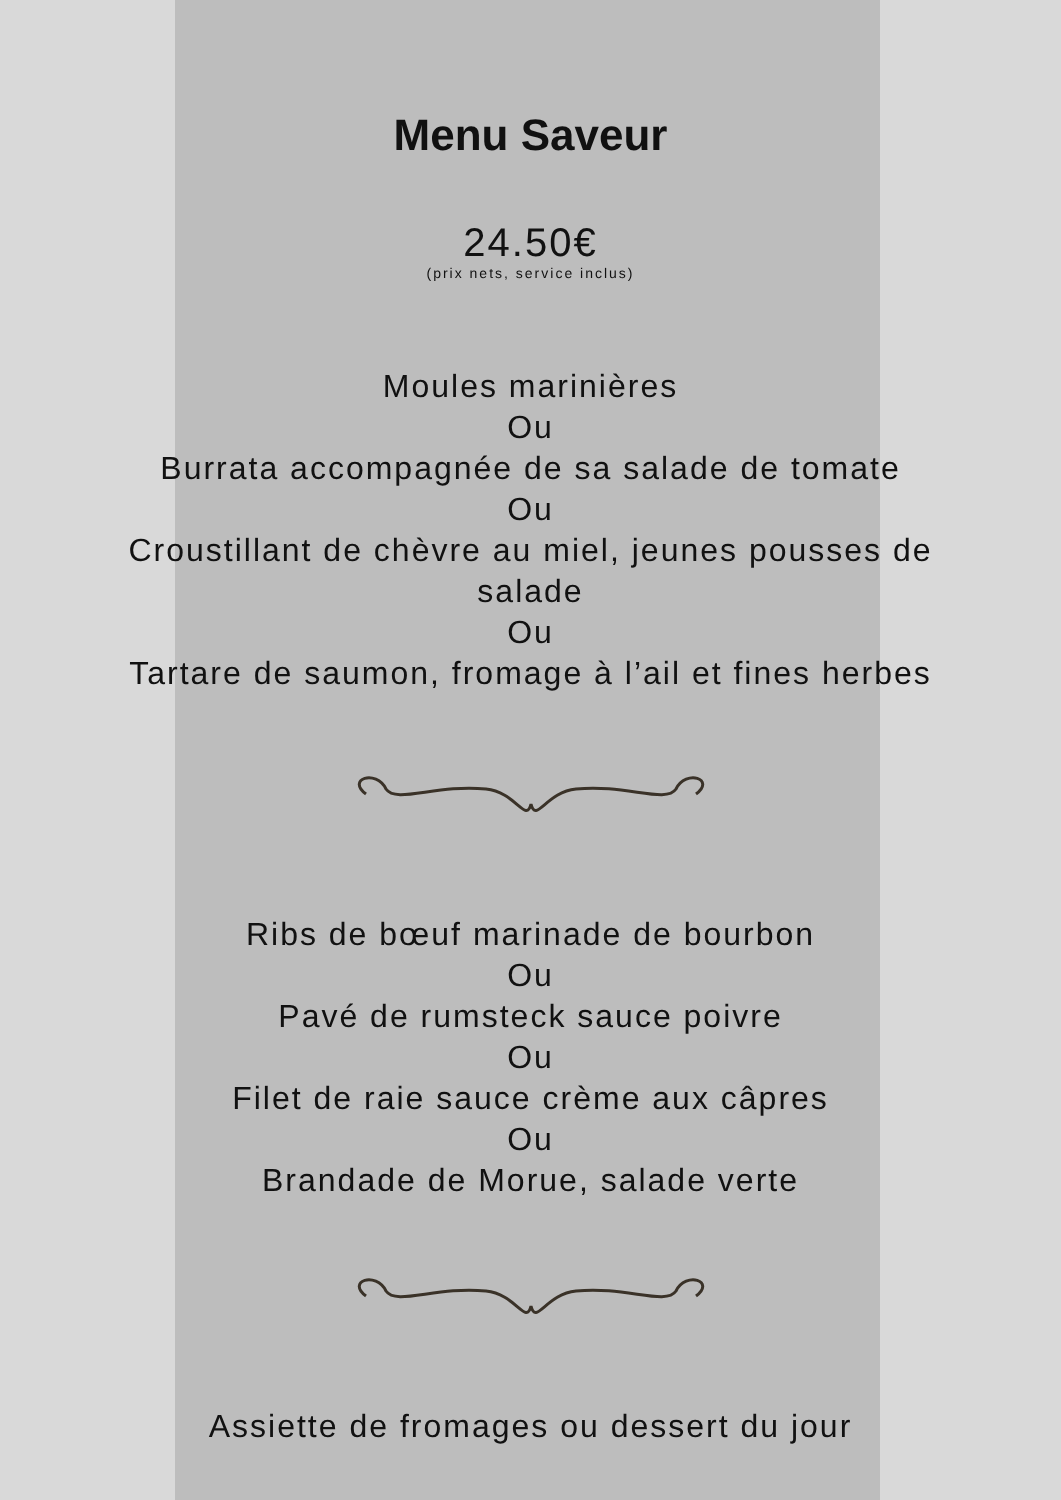Menu Saveur
24.50€
(prix nets, service inclus)
Moules marinières
Ou
Burrata accompagnée de sa salade de tomate
Ou
Croustillant de chèvre au miel, jeunes pousses de salade
Ou
Tartare de saumon, fromage à l’ail et fines herbes
Ribs de bœuf marinade de bourbon
Ou
Pavé de rumsteck sauce poivre
Ou
Filet de raie sauce crème aux câpres
Ou
Brandade de Morue, salade verte
Assiette de fromages ou dessert du jour